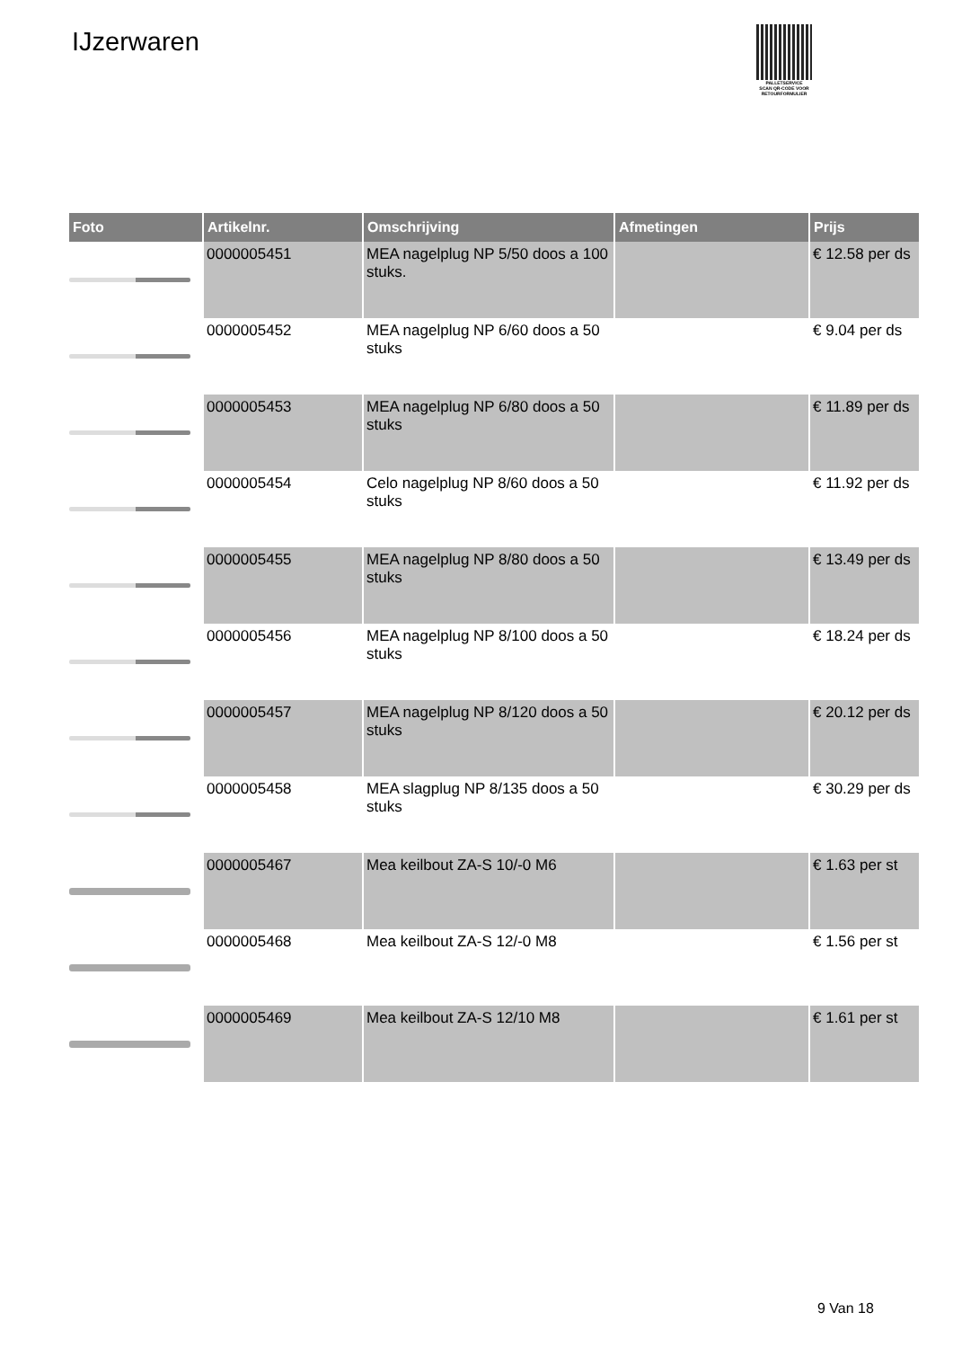IJzerwaren
PALLETSERVICE
SCAN QR-CODE VOOR
RETOURFORMULIER
| Foto | Artikelnr. | Omschrijving | Afmetingen | Prijs |
| --- | --- | --- | --- | --- |
| | 0000005451 | MEA nagelplug NP 5/50 doos a 100 stuks. | | € 12.58 per ds |
| | 0000005452 | MEA nagelplug NP 6/60 doos a 50 stuks | | € 9.04 per ds |
| | 0000005453 | MEA nagelplug NP 6/80 doos a 50 stuks | | € 11.89 per ds |
| | 0000005454 | Celo nagelplug NP 8/60 doos a 50 stuks | | € 11.92 per ds |
| | 0000005455 | MEA nagelplug NP 8/80 doos a 50 stuks | | € 13.49 per ds |
| | 0000005456 | MEA nagelplug NP 8/100 doos a 50 stuks | | € 18.24 per ds |
| | 0000005457 | MEA nagelplug NP 8/120 doos a 50 stuks | | € 20.12 per ds |
| | 0000005458 | MEA slagplug NP 8/135 doos a 50 stuks | | € 30.29 per ds |
| | 0000005467 | Mea keilbout ZA-S 10/-0 M6 | | € 1.63 per st |
| | 0000005468 | Mea keilbout ZA-S 12/-0 M8 | | € 1.56 per st |
| | 0000005469 | Mea keilbout ZA-S 12/10 M8 | | € 1.61 per st |
9 Van 18